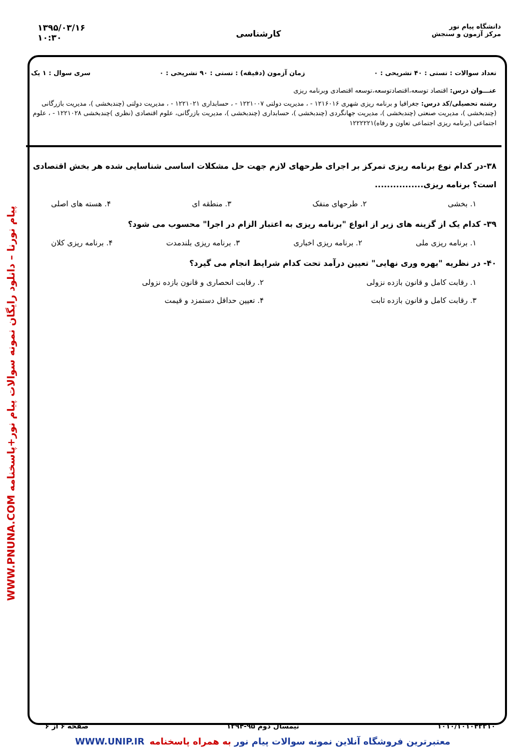دانشگاه پیام نور
مرکز آزمون و سنجش
کارشناسی
۱۳۹۵/۰۳/۱۶
۱۰:۳۰
WWW.PNUNA.COM پیام نورنا – دانلود رایگان نمونه سوالات پیام نور+پاسخنامه
تعداد سوالات : تستی : ۴۰ تشریحی : ۰ زمان آزمون (دقیقه) : تستی : ۹۰ تشریحی : ۰ سری سوال : ۱ یک
عنـــوان درس: اقتصاد توسعه،اقتصادتوسعه،توسعه اقتصادی وبرنامه ریزی
رشته تحصیلی/کد درس: جغرافیا و برنامه ریزی شهری ۱۲۱۶۰۱۶ - ، مدیریت دولتی ۱۲۲۱۰۰۷ - ، حسابداری ۱۲۲۱۰۲۱ - ، مدیریت دولتی (چندبخشی )، مدیریت بازرگانی (چندبخشی )، مدیریت صنعتی (چندبخشی )، مدیریت جهانگردی (چندبخشی )، حسابداری (چندبخشی )، مدیریت بازرگانی، علوم اقتصادی (نظری )چندبخشی ۱۲۲۱۰۲۸ - ، علوم اجتماعی (برنامه ریزی اجتماعی تعاون و رفاه)۱۲۲۲۲۲۱
۳۸-در کدام نوع برنامه ریزی تمرکز بر اجرای طرحهای لازم جهت حل مشکلات اساسی شناسایی شده هر بخش اقتصادی است؟ برنامه ریزی................
۱. بخشی ۲. طرحهای منفک ۳. منطقه ای ۴. هسته های اصلی
۳۹- کدام یک از گزینه های زیر از انواع "برنامه ریزی به اعتبار الزام در اجرا" محسوب می شود؟
۱. برنامه ریزی ملی ۲. برنامه ریزی اخباری ۳. برنامه ریزی بلندمدت ۴. برنامه ریزی کلان
۴۰- در نظریه "بهره وری نهایی" تعیین درآمد تحت کدام شرایط انجام می گیرد؟
۱. رقابت کامل و قانون بازده نزولی ۲. رقابت انحصاری و قانون بازده نزولی ۳. رقابت کامل و قانون بازده ثابت ۴. تعیین حداقل دستمزد و قیمت
۱۰۱۰/۱۰۱۰۴۲۳۱۰ نیمسال دوم ۹۵-۱۳۹۴ صفحه ۶ از ۶
WWW.UNIP.IR معتبرترین فروشگاه آنلاین نمونه سوالات پیام نور به همراه پاسخنامه